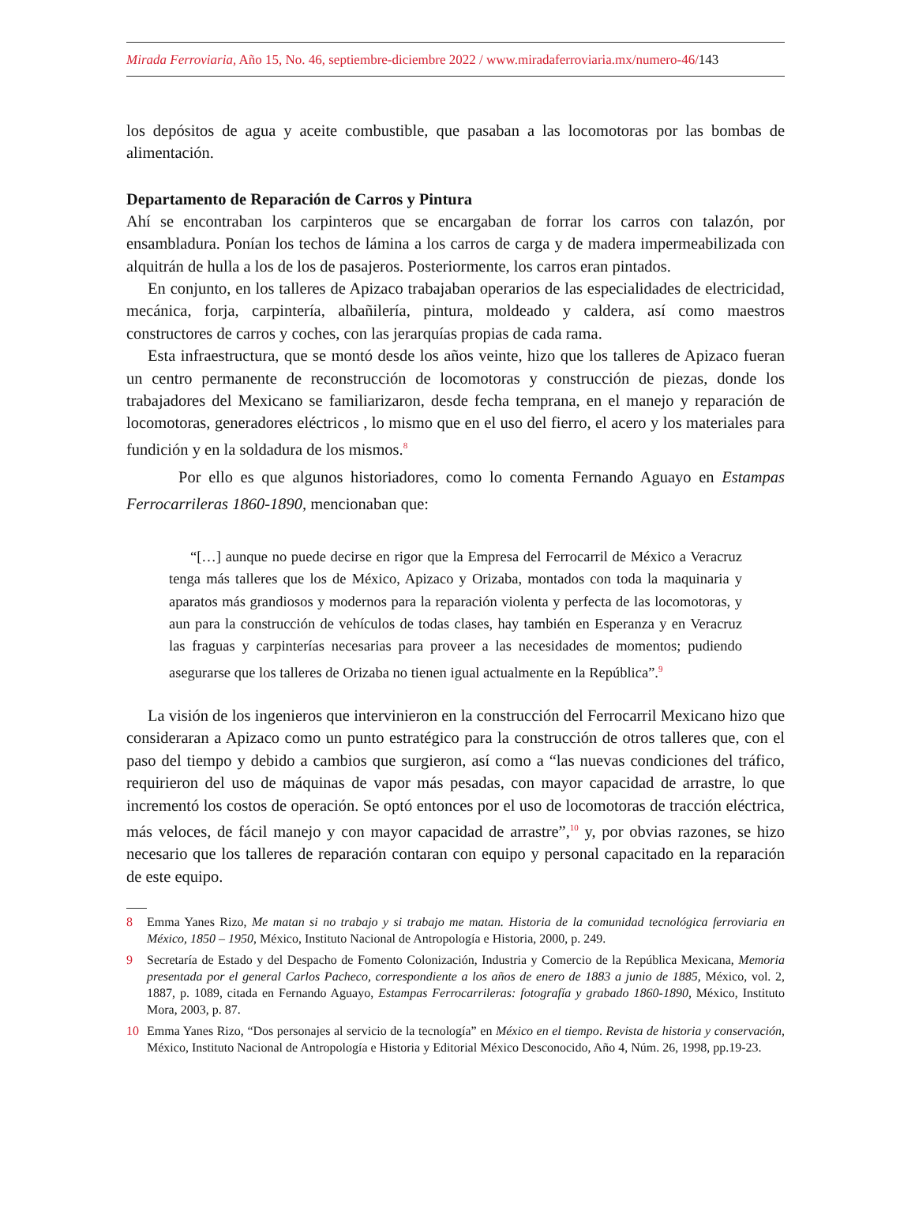Mirada Ferroviaria, Año 15, No. 46, septiembre-diciembre 2022 / www.miradaferroviaria.mx/numero-46/143
los depósitos de agua y aceite combustible, que pasaban a las locomotoras por las bombas de alimentación.
Departamento de Reparación de Carros y Pintura
Ahí se encontraban los carpinteros que se encargaban de forrar los carros con talazón, por ensambladura. Ponían los techos de lámina a los carros de carga y de madera impermeabilizada con alquitrán de hulla a los de los de pasajeros. Posteriormente, los carros eran pintados.
En conjunto, en los talleres de Apizaco trabajaban operarios de las especialidades de electricidad, mecánica, forja, carpintería, albañilería, pintura, moldeado y caldera, así como maestros constructores de carros y coches, con las jerarquías propias de cada rama.
Esta infraestructura, que se montó desde los años veinte, hizo que los talleres de Apizaco fueran un centro permanente de reconstrucción de locomotoras y construcción de piezas, donde los trabajadores del Mexicano se familiarizaron, desde fecha temprana, en el manejo y reparación de locomotoras, generadores eléctricos , lo mismo que en el uso del fierro, el acero y los materiales para fundición y en la soldadura de los mismos.<sup>8</sup>
Por ello es que algunos historiadores, como lo comenta Fernando Aguayo en Estampas Ferrocarrileras 1860-1890, mencionaban que:
“[…] aunque no puede decirse en rigor que la Empresa del Ferrocarril de México a Veracruz tenga más talleres que los de México, Apizaco y Orizaba, montados con toda la maquinaria y aparatos más grandiosos y modernos para la reparación violenta y perfecta de las locomotoras, y aun para la construcción de vehículos de todas clases, hay también en Esperanza y en Veracruz las fraguas y carpinterías necesarias para proveer a las necesidades de momentos; pudiendo asegurarse que los talleres de Orizaba no tienen igual actualmente en la República”.<sup>9</sup>
La visión de los ingenieros que intervinieron en la construcción del Ferrocarril Mexicano hizo que consideraran a Apizaco como un punto estratégico para la construcción de otros talleres que, con el paso del tiempo y debido a cambios que surgieron, así como a “las nuevas condiciones del tráfico, requirieron del uso de máquinas de vapor más pesadas, con mayor capacidad de arrastre, lo que incrementó los costos de operación. Se optó entonces por el uso de locomotoras de tracción eléctrica, más veloces, de fácil manejo y con mayor capacidad de arrastre”,<sup>10</sup> y, por obvias razones, se hizo necesario que los talleres de reparación contaran con equipo y personal capacitado en la reparación de este equipo.
8 Emma Yanes Rizo, Me matan si no trabajo y si trabajo me matan. Historia de la comunidad tecnológica ferroviaria en México, 1850 – 1950, México, Instituto Nacional de Antropología e Historia, 2000, p. 249.
9 Secretaría de Estado y del Despacho de Fomento Colonización, Industria y Comercio de la República Mexicana, Memoria presentada por el general Carlos Pacheco, correspondiente a los años de enero de 1883 a junio de 1885, México, vol. 2, 1887, p. 1089, citada en Fernando Aguayo, Estampas Ferrocarrileras: fotografía y grabado 1860-1890, México, Instituto Mora, 2003, p. 87.
10 Emma Yanes Rizo, “Dos personajes al servicio de la tecnología” en México en el tiempo. Revista de historia y conservación, México, Instituto Nacional de Antropología e Historia y Editorial México Desconocido, Año 4, Núm. 26, 1998, pp.19-23.